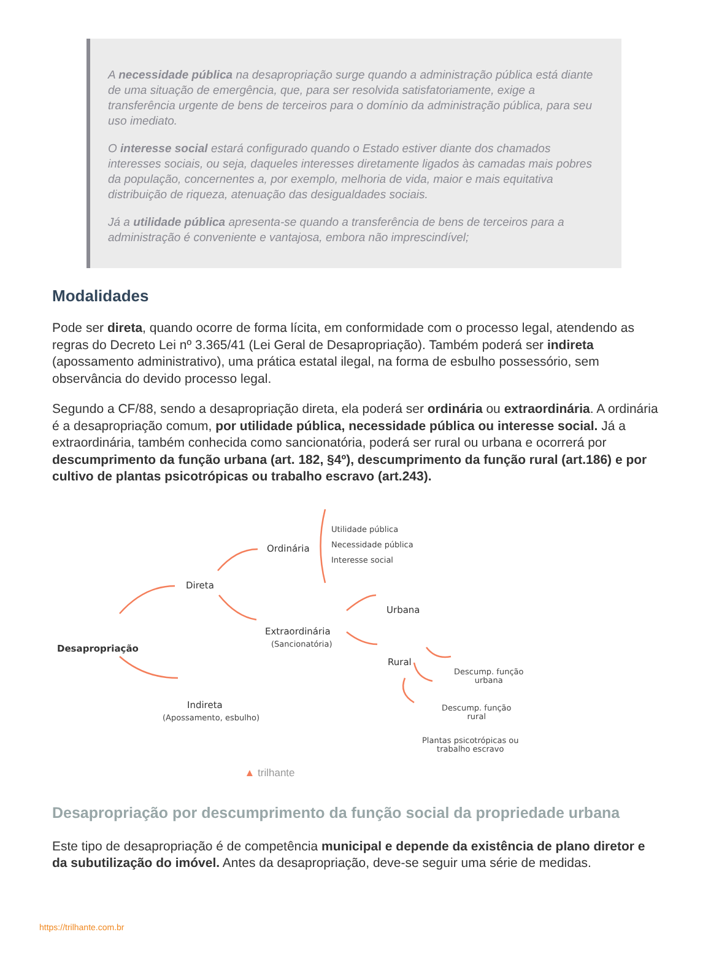A necessidade pública na desapropriação surge quando a administração pública está diante de uma situação de emergência, que, para ser resolvida satisfatoriamente, exige a transferência urgente de bens de terceiros para o domínio da administração pública, para seu uso imediato.
O interesse social estará configurado quando o Estado estiver diante dos chamados interesses sociais, ou seja, daqueles interesses diretamente ligados às camadas mais pobres da população, concernentes a, por exemplo, melhoria de vida, maior e mais equitativa distribuição de riqueza, atenuação das desigualdades sociais.
Já a utilidade pública apresenta-se quando a transferência de bens de terceiros para a administração é conveniente e vantajosa, embora não imprescindível;
Modalidades
Pode ser direta, quando ocorre de forma lícita, em conformidade com o processo legal, atendendo as regras do Decreto Lei nº 3.365/41 (Lei Geral de Desapropriação). Também poderá ser indireta (apossamento administrativo), uma prática estatal ilegal, na forma de esbulho possessório, sem observância do devido processo legal.
Segundo a CF/88, sendo a desapropriação direta, ela poderá ser ordinária ou extraordinária. A ordinária é a desapropriação comum, por utilidade pública, necessidade pública ou interesse social. Já a extraordinária, também conhecida como sancionatória, poderá ser rural ou urbana e ocorrerá por descumprimento da função urbana (art. 182, §4º), descumprimento da função rural (art.186) e por cultivo de plantas psicotrópicas ou trabalho escravo (art.243).
Desapropriação
Direta
Ordinária
Utilidade pública
Necessidade pública
Interesse social
Extraordinária
(Sancionatória)
Urbana
Rural
Descump. função
urbana
Descump. função
rural
Plantas psicotrópicas ou
trabalho escravo
Indireta
(Apossamento, esbulho)
▲ trilhante
Desapropriação por descumprimento da função social da propriedade urbana
Este tipo de desapropriação é de competência municipal e depende da existência de plano diretor e da subutilização do imóvel. Antes da desapropriação, deve-se seguir uma série de medidas.
https://trilhante.com.br